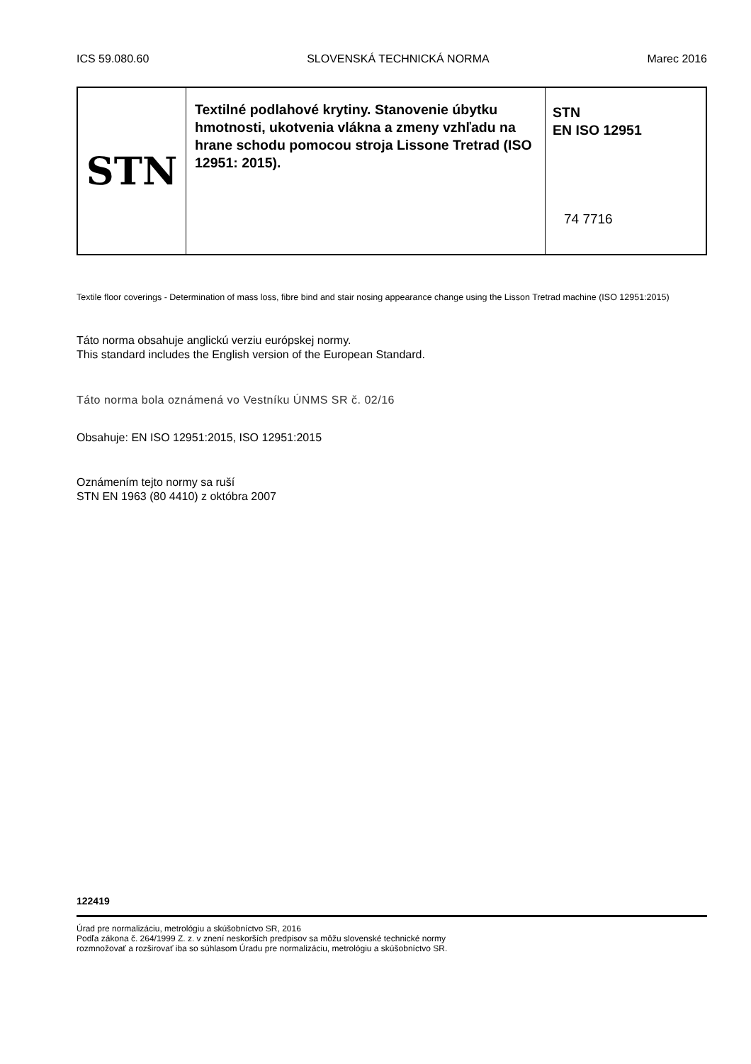ICS 59.080.60 SLOVENSKÁ TECHNICKÁ NORMA Marec 2016
| STN | Textilné podlahové krytiny. Stanovenie úbytku hmotnosti, ukotvenia vlákna a zmeny vzhľadu na hrane schodu pomocou stroja Lissone Tretrad (ISO 12951: 2015). | STN EN ISO 12951 74 7716 |
Textile floor coverings - Determination of mass loss, fibre bind and stair nosing appearance change using the Lisson Tretrad machine (ISO 12951:2015)
Táto norma obsahuje anglickú verziu európskej normy.
This standard includes the English version of the European Standard.
Táto norma bola oznámená vo Vestníku ÚNMS SR č. 02/16
Obsahuje: EN ISO 12951:2015, ISO 12951:2015
Oznámením tejto normy sa ruší
STN EN 1963 (80 4410) z októbra 2007
122419
Úrad pre normalizáciu, metrológiu a skúšobníctvo SR, 2016
Podľa zákona č. 264/1999 Z. z. v znení neskorších predpisov sa môžu slovenské technické normy
rozmnožovať a rozširovať iba so súhlasom Úradu pre normalizáciu, metrológiu a skúšobníctvo SR.